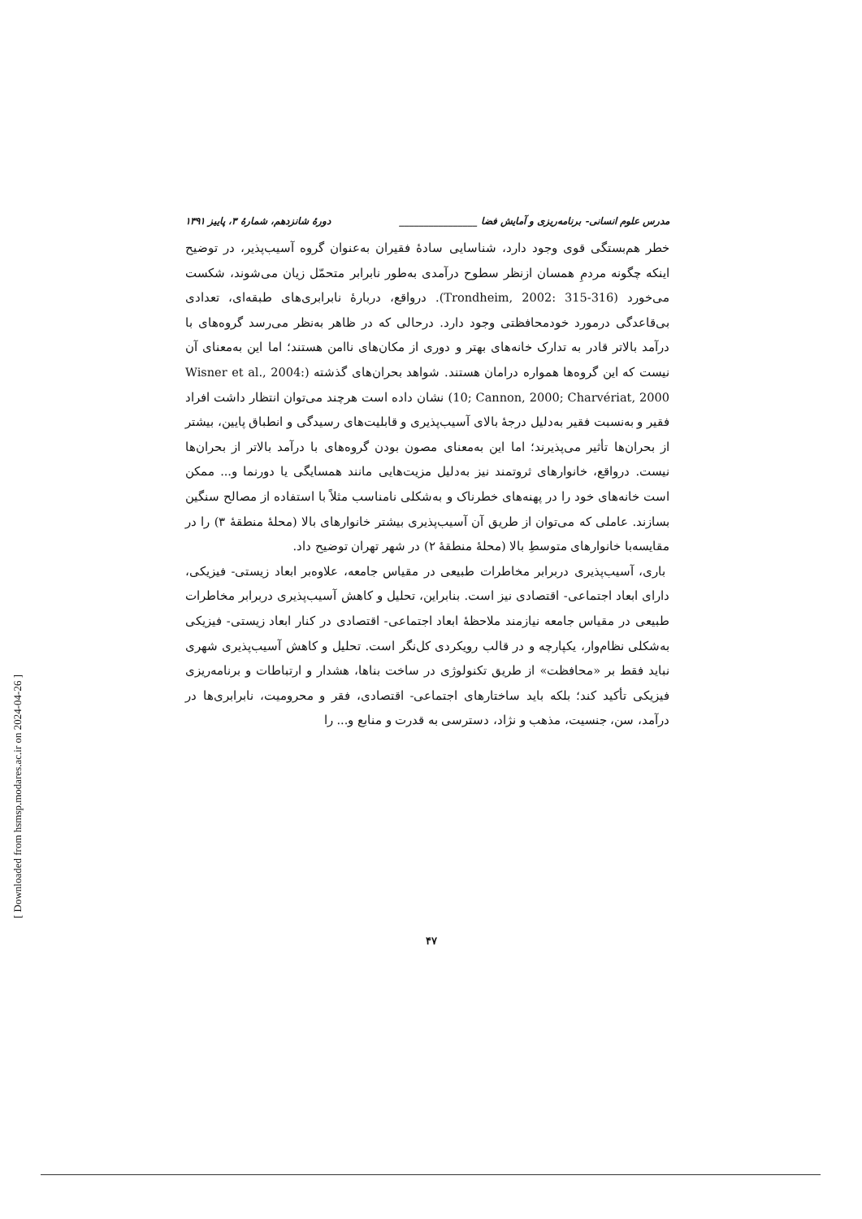مدرس علوم انسانی- برنامه‌ریزی و آمایش فضا ________________ دورهٔ شانزدهم، شمارهٔ ۳، پاییز ۱۳۹۱
خطر هم‌بستگی قوی وجود دارد، شناسایی سادهٔ فقیران به‌عنوان گروه آسیب‌پذیر، در توضیح اینکه چگونه مردمِ همسان ازنظر سطوح درآمدی به‌طور نابرابر متحمّل زیان می‌شوند، شکست می‌خورد (Trondheim, 2002: 315-316). درواقع، دربارهٔ نابرابری‌های طبقه‌ای، تعدادی بی‌قاعدگی درمورد خودمحافظتی وجود دارد. درحالی که در ظاهر به‌نظر می‌رسد گروه‌های با درآمد بالاتر قادر به تدارک خانه‌های بهتر و دوری از مکان‌های ناامن هستند؛ اما این به‌معنای آن نیست که این گروه‌ها همواره درامان هستند. شواهد بحران‌های گذشته (Wisner et al., 2004: 10; Cannon, 2000; Charvériat, 2000) نشان داده است هرچند می‌توان انتظار داشت افراد فقیر و به‌نسبت فقیر به‌دلیل درجهٔ بالای آسیب‌پذیری و قابلیت‌های رسیدگی و انطباق پایین، بیشتر از بحران‌ها تأثیر می‌پذیرند؛ اما این به‌معنای مصون بودن گروه‌های با درآمد بالاتر از بحران‌ها نیست. درواقع، خانوارهای ثروتمند نیز به‌دلیل مزیت‌هایی مانند همسایگی یا دورنما و... ممکن است خانه‌های خود را در پهنه‌های خطرناک و به‌شکلی نامناسب مثلاً با استفاده از مصالح سنگین بسازند. عاملی که می‌توان از طریق آن آسیب‌پذیری بیشتر خانوارهای بالا (محلهٔ منطقهٔ ۳) را در مقایسه‌با خانوارهای متوسطِ بالا (محلهٔ منطقهٔ ۲) در شهر تهران توضیح داد.
باری، آسیب‌پذیری دربرابر مخاطرات طبیعی در مقیاس جامعه، علاوه‌بر ابعاد زیستی- فیزیکی، دارای ابعاد اجتماعی- اقتصادی نیز است. بنابراین، تحلیل و کاهش آسیب‌پذیری دربرابر مخاطرات طبیعی در مقیاس جامعه نیازمند ملاحظهٔ ابعاد اجتماعی- اقتصادی در کنار ابعاد زیستی- فیزیکی به‌شکلی نظام‌وار، یکپارچه و در قالب رویکردی کل‌نگر است. تحلیل و کاهش آسیب‌پذیری شهری نباید فقط بر «محافظت» از طریق تکنولوژی در ساخت بناها، هشدار و ارتباطات و برنامه‌ریزی فیزیکی تأکید کند؛ بلکه باید ساختارهای اجتماعی- اقتصادی، فقر و محرومیت، نابرابری‌ها در درآمد، سن، جنسیت، مذهب و نژاد، دسترسی به قدرت و منابع و... را
۴۷
[ Downloaded from hsmsp.modares.ac.ir on 2024-04-26 ]